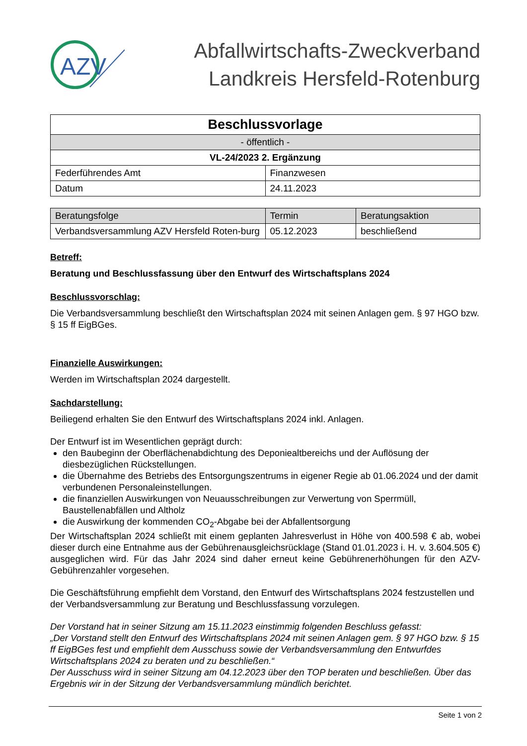AZV
Abfallwirtschafts-Zweckverband
Landkreis Hersfeld-Rotenburg
| Beschlussvorlage | |
| --- | --- |
| - öffentlich - | |
| VL-24/2023 2. Ergänzung | |
| Federführendes Amt | Finanzwesen |
| Datum | 24.11.2023 |
| Beratungsfolge | Termin | Beratungsaktion |
| --- | --- | --- |
| Verbandsversammlung AZV Hersfeld Roten-burg | 05.12.2023 | beschließend |
Betreff:
Beratung und Beschlussfassung über den Entwurf des Wirtschaftsplans 2024
Beschlussvorschlag:
Die Verbandsversammlung beschließt den Wirtschaftsplan 2024 mit seinen Anlagen gem. § 97 HGO bzw. § 15 ff EigBGes.
Finanzielle Auswirkungen:
Werden im Wirtschaftsplan 2024 dargestellt.
Sachdarstellung:
Beiliegend erhalten Sie den Entwurf des Wirtschaftsplans 2024 inkl. Anlagen.
Der Entwurf ist im Wesentlichen geprägt durch:
den Baubeginn der Oberflächenabdichtung des Deponiealtbereichs und der Auflösung der diesbezüglichen Rückstellungen.
die Übernahme des Betriebs des Entsorgungszentrums in eigener Regie ab 01.06.2024 und der damit verbundenen Personaleinstellungen.
die finanziellen Auswirkungen von Neuausschreibungen zur Verwertung von Sperrmüll, Baustellenabfällen und Altholz
die Auswirkung der kommenden CO<sub>2</sub>-Abgabe bei der Abfallentsorgung
Der Wirtschaftsplan 2024 schließt mit einem geplanten Jahresverlust in Höhe von 400.598 € ab, wobei dieser durch eine Entnahme aus der Gebührenausgleichsrücklage (Stand 01.01.2023 i. H. v. 3.604.505 €) ausgeglichen wird. Für das Jahr 2024 sind daher erneut keine Gebührenerhöhungen für den AZV-Gebührenzahler vorgesehen.
Die Geschäftsführung empfiehlt dem Vorstand, den Entwurf des Wirtschaftsplans 2024 festzustellen und der Verbandsversammlung zur Beratung und Beschlussfassung vorzulegen.
Der Vorstand hat in seiner Sitzung am 15.11.2023 einstimmig folgenden Beschluss gefasst:
„Der Vorstand stellt den Entwurf des Wirtschaftsplans 2024 mit seinen Anlagen gem. § 97 HGO bzw. § 15 ff EigBGes fest und empfiehlt dem Ausschuss sowie der Verbandsversammlung den Entwurfdes Wirtschaftsplans 2024 zu beraten und zu beschließen.“
Der Ausschuss wird in seiner Sitzung am 04.12.2023 über den TOP beraten und beschließen. Über das Ergebnis wir in der Sitzung der Verbandsversammlung mündlich berichtet.
Seite 1 von 2